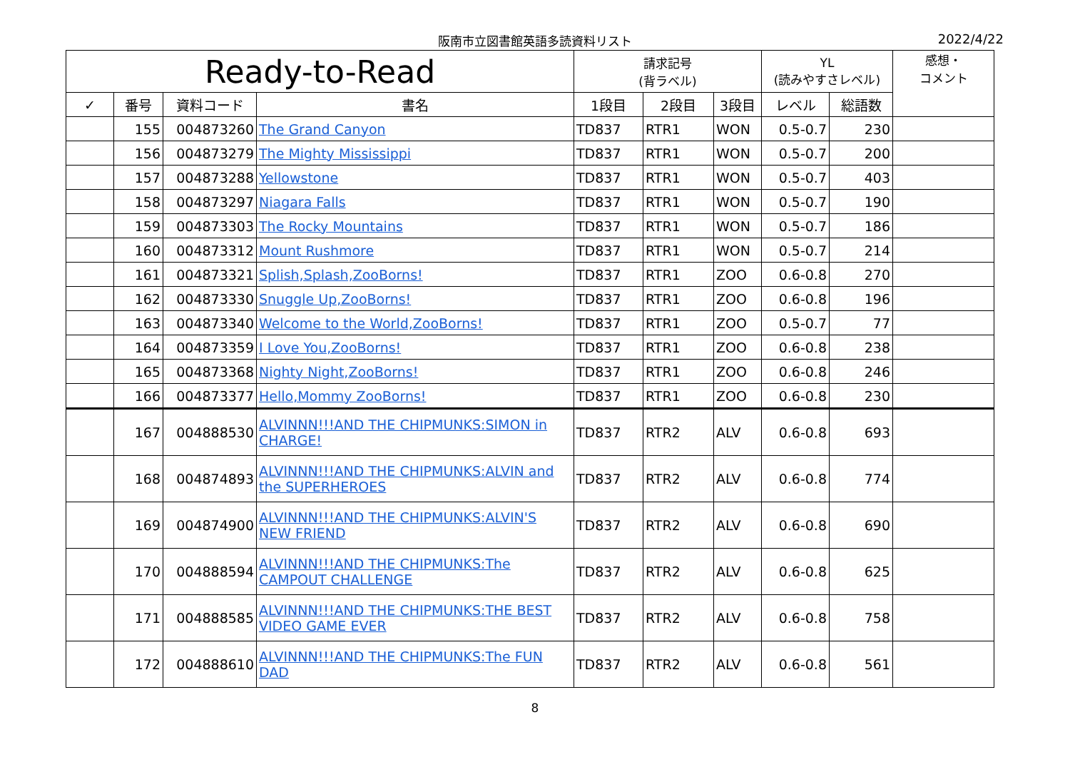阪南市立図書館英語多読資料リスト 2022/4/22
| Ready-to-Read | | | | 請求記号 (背ラベル) | | | YL (読みやすさレベル) | | 感想・ コメント |
| --- | --- | --- | --- | --- | --- | --- | --- | --- | --- |
| ✓ | 番号 | 資料コード | 書名 | 1段目 | 2段目 | 3段目 | レベル | 総語数 | |
| | 155 | 004873260 | The Grand Canyon | TD837 | RTR1 | WON | 0.5-0.7 | 230 | |
| | 156 | 004873279 | The Mighty Mississippi | TD837 | RTR1 | WON | 0.5-0.7 | 200 | |
| | 157 | 004873288 | Yellowstone | TD837 | RTR1 | WON | 0.5-0.7 | 403 | |
| | 158 | 004873297 | Niagara Falls | TD837 | RTR1 | WON | 0.5-0.7 | 190 | |
| | 159 | 004873303 | The Rocky Mountains | TD837 | RTR1 | WON | 0.5-0.7 | 186 | |
| | 160 | 004873312 | Mount Rushmore | TD837 | RTR1 | WON | 0.5-0.7 | 214 | |
| | 161 | 004873321 | Splish,Splash,ZooBorns! | TD837 | RTR1 | ZOO | 0.6-0.8 | 270 | |
| | 162 | 004873330 | Snuggle Up,ZooBorns! | TD837 | RTR1 | ZOO | 0.6-0.8 | 196 | |
| | 163 | 004873340 | Welcome to the World,ZooBorns! | TD837 | RTR1 | ZOO | 0.5-0.7 | 77 | |
| | 164 | 004873359 | I Love You,ZooBorns! | TD837 | RTR1 | ZOO | 0.6-0.8 | 238 | |
| | 165 | 004873368 | Nighty Night,ZooBorns! | TD837 | RTR1 | ZOO | 0.6-0.8 | 246 | |
| | 166 | 004873377 | Hello,Mommy ZooBorns! | TD837 | RTR1 | ZOO | 0.6-0.8 | 230 | |
| | 167 | 004888530 | ALVINNN!!!AND THE CHIPMUNKS:SIMON in CHARGE! | TD837 | RTR2 | ALV | 0.6-0.8 | 693 | |
| | 168 | 004874893 | ALVINNN!!!AND THE CHIPMUNKS:ALVIN and the SUPERHEROES | TD837 | RTR2 | ALV | 0.6-0.8 | 774 | |
| | 169 | 004874900 | ALVINNN!!!AND THE CHIPMUNKS:ALVIN'S NEW FRIEND | TD837 | RTR2 | ALV | 0.6-0.8 | 690 | |
| | 170 | 004888594 | ALVINNN!!!AND THE CHIPMUNKS:The CAMPOUT CHALLENGE | TD837 | RTR2 | ALV | 0.6-0.8 | 625 | |
| | 171 | 004888585 | ALVINNN!!!AND THE CHIPMUNKS:THE BEST VIDEO GAME EVER | TD837 | RTR2 | ALV | 0.6-0.8 | 758 | |
| | 172 | 004888610 | ALVINNN!!!AND THE CHIPMUNKS:The FUN DAD | TD837 | RTR2 | ALV | 0.6-0.8 | 561 | |
8